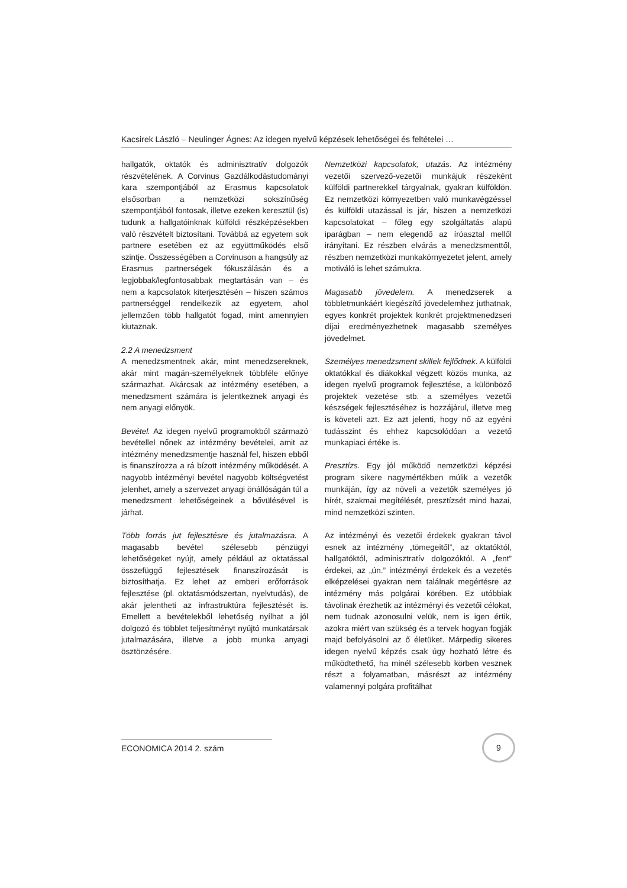Kacsirek László – Neulinger Ágnes: Az idegen nyelvű képzések lehetőségei és feltételei …
hallgatók, oktatók és adminisztratív dolgozók részvételének. A Corvinus Gazdálkodástudományi kara szempontjából az Erasmus kapcsolatok elsősorban a nemzetközi sokszínűség szempontjából fontosak, illetve ezeken keresztül (is) tudunk a hallgatóinknak külföldi részképzésekben való részvételt biztosítani. Továbbá az egyetem sok partnere esetében ez az együttműködés első szintje. Összességében a Corvinuson a hangsúly az Erasmus partnerségek fókuszálásán és a legjobbak/legfontosabbak megtartásán van – és nem a kapcsolatok kiterjesztésén – hiszen számos partnerséggel rendelkezik az egyetem, ahol jellemzően több hallgatót fogad, mint amennyien kiutaznak.
2.2 A menedzsment
A menedzsmentnek akár, mint menedzsereknek, akár mint magán-személyeknek többféle előnye származhat. Akárcsak az intézmény esetében, a menedzsment számára is jelentkeznek anyagi és nem anyagi előnyök.
Bevétel. Az idegen nyelvű programokból származó bevétellel nőnek az intézmény bevételei, amit az intézmény menedzsmentje használ fel, hiszen ebből is finanszírozza a rá bízott intézmény működését. A nagyobb intézményi bevétel nagyobb költségvetést jelenhet, amely a szervezet anyagi önállóságán túl a menedzsment lehetőségeinek a bővülésével is járhat.
Több forrás jut fejlesztésre és jutalmazásra. A magasabb bevétel szélesebb pénzügyi lehetőségeket nyújt, amely például az oktatással összefüggő fejlesztések finanszírozását is biztosíthatja. Ez lehet az emberi erőforrások fejlesztése (pl. oktatásmódszertan, nyelvtudás), de akár jelentheti az infrastruktúra fejlesztését is. Emellett a bevételekből lehetőség nyílhat a jól dolgozó és többlet teljesítményt nyújtó munkatársak jutalmazására, illetve a jobb munka anyagi ösztönzésére.
Nemzetközi kapcsolatok, utazás. Az intézmény vezetői szervező-vezetői munkájuk részeként külföldi partnerekkel tárgyalnak, gyakran külföldön. Ez nemzetközi környezetben való munkavégzéssel és külföldi utazással is jár, hiszen a nemzetközi kapcsolatokat – főleg egy szolgáltatás alapú iparágban – nem elegendő az íróasztal mellől irányítani. Ez részben elvárás a menedzsmenttől, részben nemzetközi munkakörnyezetet jelent, amely motiváló is lehet számukra.
Magasabb jövedelem. A menedzserek a többletmunkáért kiegészítő jövedelemhez juthatnak, egyes konkrét projektek konkrét projektmenedzseri díjai eredményezhetnek magasabb személyes jövedelmet.
Személyes menedzsment skillek fejlődnek. A külföldi oktatókkal és diákokkal végzett közös munka, az idegen nyelvű programok fejlesztése, a különböző projektek vezetése stb. a személyes vezetői készségek fejlesztéséhez is hozzájárul, illetve meg is követeli azt. Ez azt jelenti, hogy nő az egyéni tudásszint és ehhez kapcsolódóan a vezető munkapiaci értéke is.
Presztízs. Egy jól működő nemzetközi képzési program sikere nagymértékben múlik a vezetők munkáján, így az növeli a vezetők személyes jó hírét, szakmai megítélését, presztízsét mind hazai, mind nemzetközi szinten.
Az intézményi és vezetői érdekek gyakran távol esnek az intézmény „tömegeitől”, az oktatóktól, hallgatóktól, adminisztratív dolgozóktól. A „fent” érdekei, az „ún.” intézményi érdekek és a vezetés elképzelései gyakran nem találnak megértésre az intézmény más polgárai körében. Ez utóbbiak távolinak érezhetik az intézményi és vezetői célokat, nem tudnak azonosulni velük, nem is igen értik, azokra miért van szükség és a tervek hogyan fogják majd befolyásolni az ő életüket. Márpedig sikeres idegen nyelvű képzés csak úgy hozható létre és működtethető, ha minél szélesebb körben vesznek részt a folyamatban, másrészt az intézmény valamennyi polgára profitálhat
ECONOMICA 2014 2. szám
9